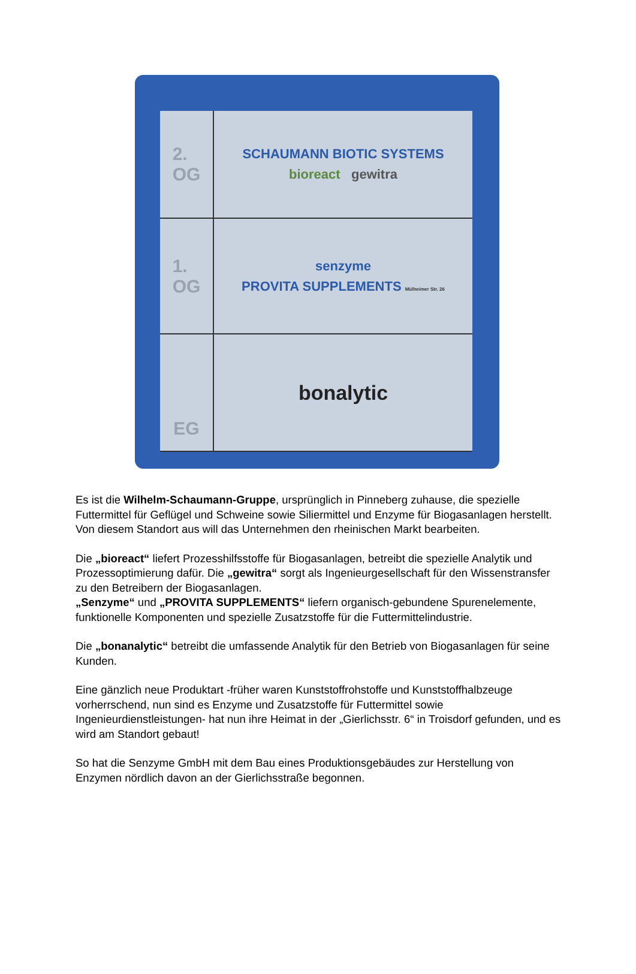2.
OG
SCHAUMANN BIOTIC SYSTEMS
bioreact gewitra
1.
OG
senzyme
PROVITA SUPPLEMENTS Mülheimer Str. 26
EG
bonalytic
Es ist die Wilhelm-Schaumann-Gruppe, ursprünglich in Pinneberg zuhause, die spezielle Futtermittel für Geflügel und Schweine sowie Siliermittel und Enzyme für Biogasanlagen herstellt. Von diesem Standort aus will das Unternehmen den rheinischen Markt bearbeiten.
Die „bioreact“ liefert Prozesshilfsstoffe für Biogasanlagen, betreibt die spezielle Analytik und Prozessoptimierung dafür. Die „gewitra“ sorgt als Ingenieurgesellschaft für den Wissenstransfer zu den Betreibern der Biogasanlagen.
„Senzyme“ und „PROVITA SUPPLEMENTS“ liefern organisch-gebundene Spurenelemente, funktionelle Komponenten und spezielle Zusatzstoffe für die Futtermittelindustrie.
Die „bonanalytic“ betreibt die umfassende Analytik für den Betrieb von Biogasanlagen für seine Kunden.
Eine gänzlich neue Produktart -früher waren Kunststoffrohstoffe und Kunststoffhalbzeuge vorherrschend, nun sind es Enzyme und Zusatzstoffe für Futtermittel sowie Ingenieurdienstleistungen- hat nun ihre Heimat in der „Gierlichsstr. 6“ in Troisdorf gefunden, und es wird am Standort gebaut!
So hat die Senzyme GmbH mit dem Bau eines Produktionsgebäudes zur Herstellung von Enzymen nördlich davon an der Gierlichsstraße begonnen.